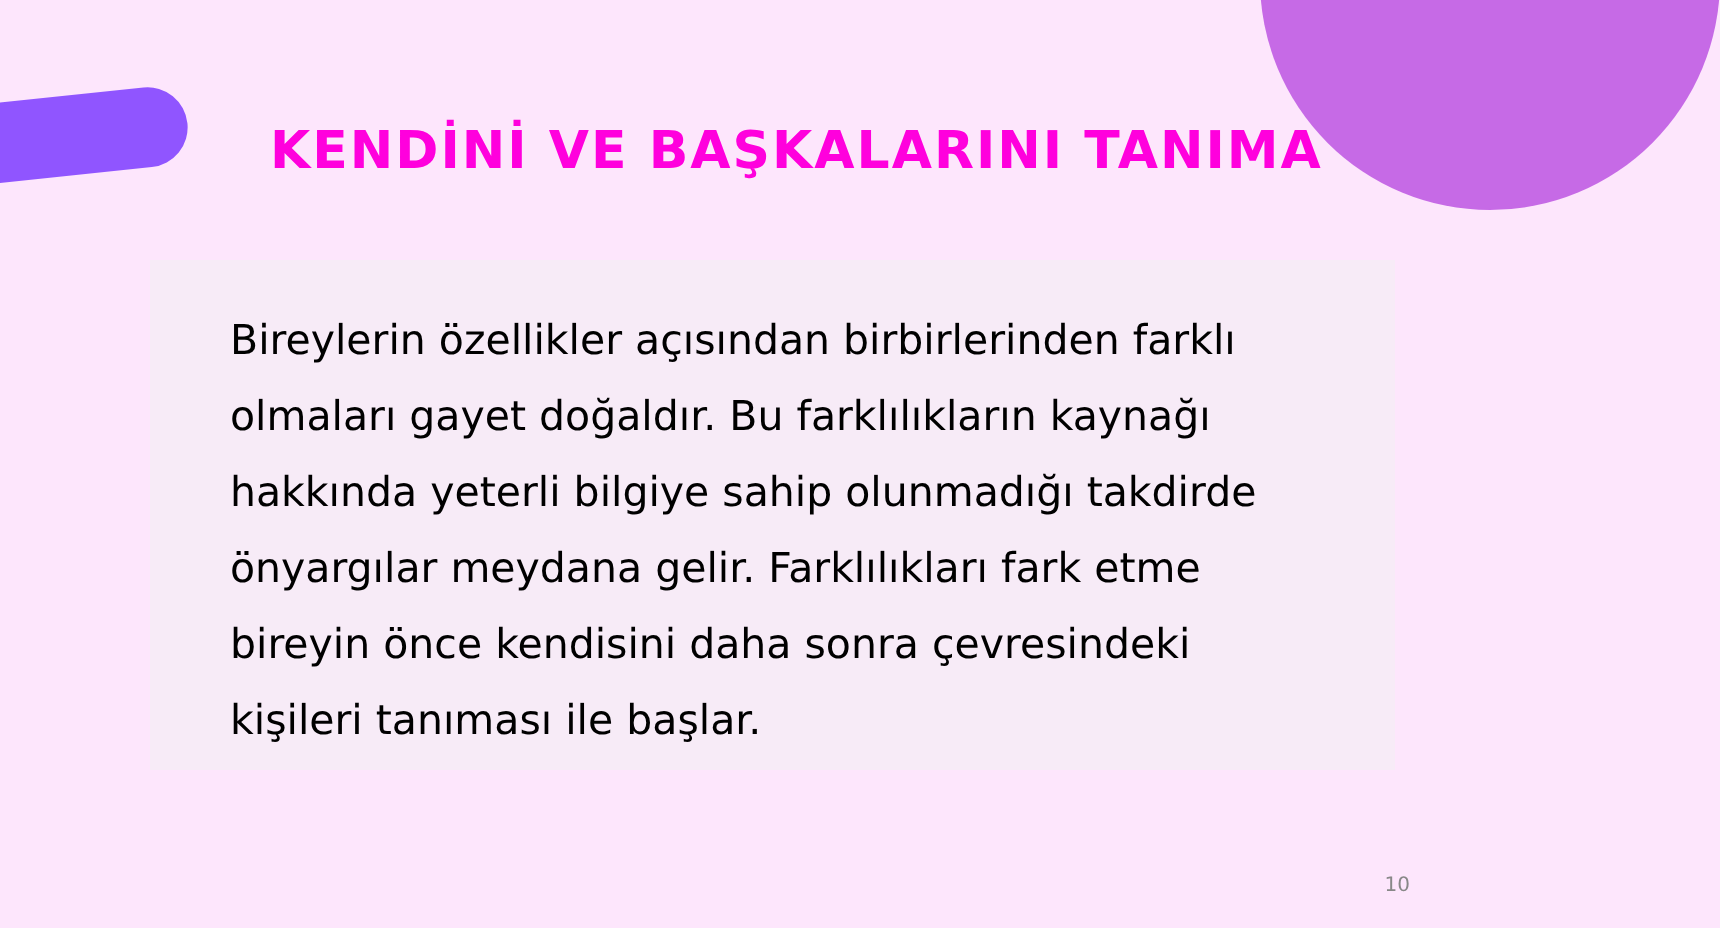KENDİNİ VE BAŞKALARINI TANIMA
Bireylerin özellikler açısından birbirlerinden farklı olmaları gayet doğaldır. Bu farklılıkların kaynağı hakkında yeterli bilgiye sahip olunmadığı takdirde önyargılar meydana gelir. Farklılıkları fark etme bireyin önce kendisini daha sonra çevresindeki kişileri tanıması ile başlar.
10